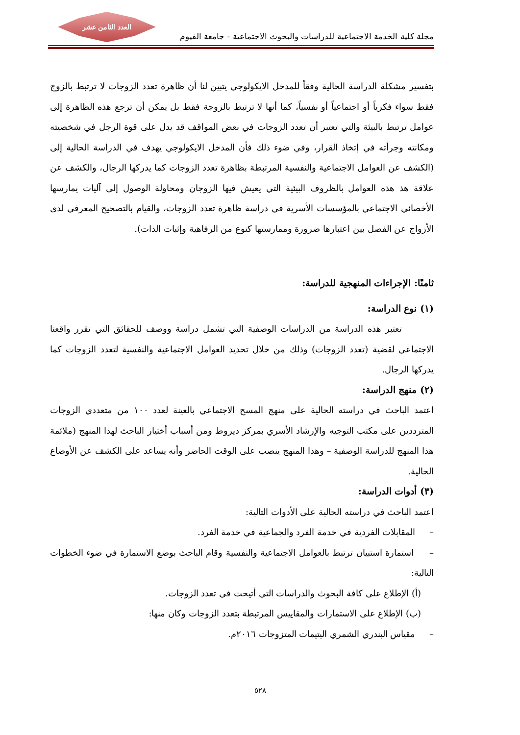العدد الثامن عشر
مجلة كلية الخدمة الاجتماعية للدراسات والبحوث الاجتماعية - جامعة الفيوم
بتفسير مشكلة الدراسة الحالية وفقاً للمدخل الايكولوجي يتبين لنا أن ظاهرة تعدد الزوجات لا ترتبط بالزوج فقط سواء فكرياً أو اجتماعياً أو نفسياً، كما أنها لا ترتبط بالزوجة فقط بل يمكن أن ترجع هذه الظاهرة إلى عوامل ترتبط بالبيئة والتي تعتبر أن تعدد الزوجات في بعض المواقف قد يدل على قوة الرجل في شخصيته ومكانته وجرأته في إتخاذ القرار، وفي ضوء ذلك فأن المدخل الايكولوجي يهدف في الدراسة الحالية إلى (الكشف عن العوامل الاجتماعية والنفسية المرتبطة بظاهرة تعدد الزوجات كما يدركها الرجال، والكشف عن علاقة هذ هذه العوامل بالظروف البيئية التي يعيش فيها الزوجان ومحاولة الوصول إلى آليات يمارسها الأخصائي الاجتماعي بالمؤسسات الأسرية في دراسة ظاهرة تعدد الزوجات، والقيام بالتصحيح المعرفي لدى الأزواج عن الفصل بين اعتبارها ضرورة وممارستها كنوع من الرفاهية وإثبات الذات).
ثامنًا: الإجراءات المنهجية للدراسة:
(١) نوع الدراسة:
تعتبر هذه الدراسة من الدراسات الوصفية التي تشمل دراسة ووصف للحقائق التي تقرر واقعنا الاجتماعي لقضية (تعدد الزوجات) وذلك من خلال تحديد العوامل الاجتماعية والنفسية لتعدد الزوجات كما يدركها الرجال.
(٢) منهج الدراسة:
اعتمد الباحث في دراسته الحالية على منهج المسح الاجتماعي بالعينة لعدد ١٠٠ من متعددي الزوجات المترددين على مكتب التوجيه والإرشاد الأسري بمركز ديروط ومن أسباب أختيار الباحث لهذا المنهج (ملائمة هذا المنهج للدراسة الوصفية – وهذا المنهج ينصب على الوقت الحاضر وأنه يساعد على الكشف عن الأوضاع الحالية.
(٣) أدوات الدراسة:
اعتمد الباحث في دراسته الحالية على الأدوات التالية:
– المقابلات الفردية في خدمة الفرد والجماعية في خدمة الفرد.
– استمارة استبيان ترتبط بالعوامل الاجتماعية والنفسية وقام الباحث بوضع الاستمارة في ضوء الخطوات التالية:
(أ) الإطلاع على كافة البحوث والدراسات التي أتيحت في تعدد الزوجات.
(ب) الإطلاع على الاستمارات والمقاييس المرتبطة بتعدد الزوجات وكان منها:
– مقياس البندري الشمري اليتيمات المتزوجات ٢٠١٦م.
٥٢٨